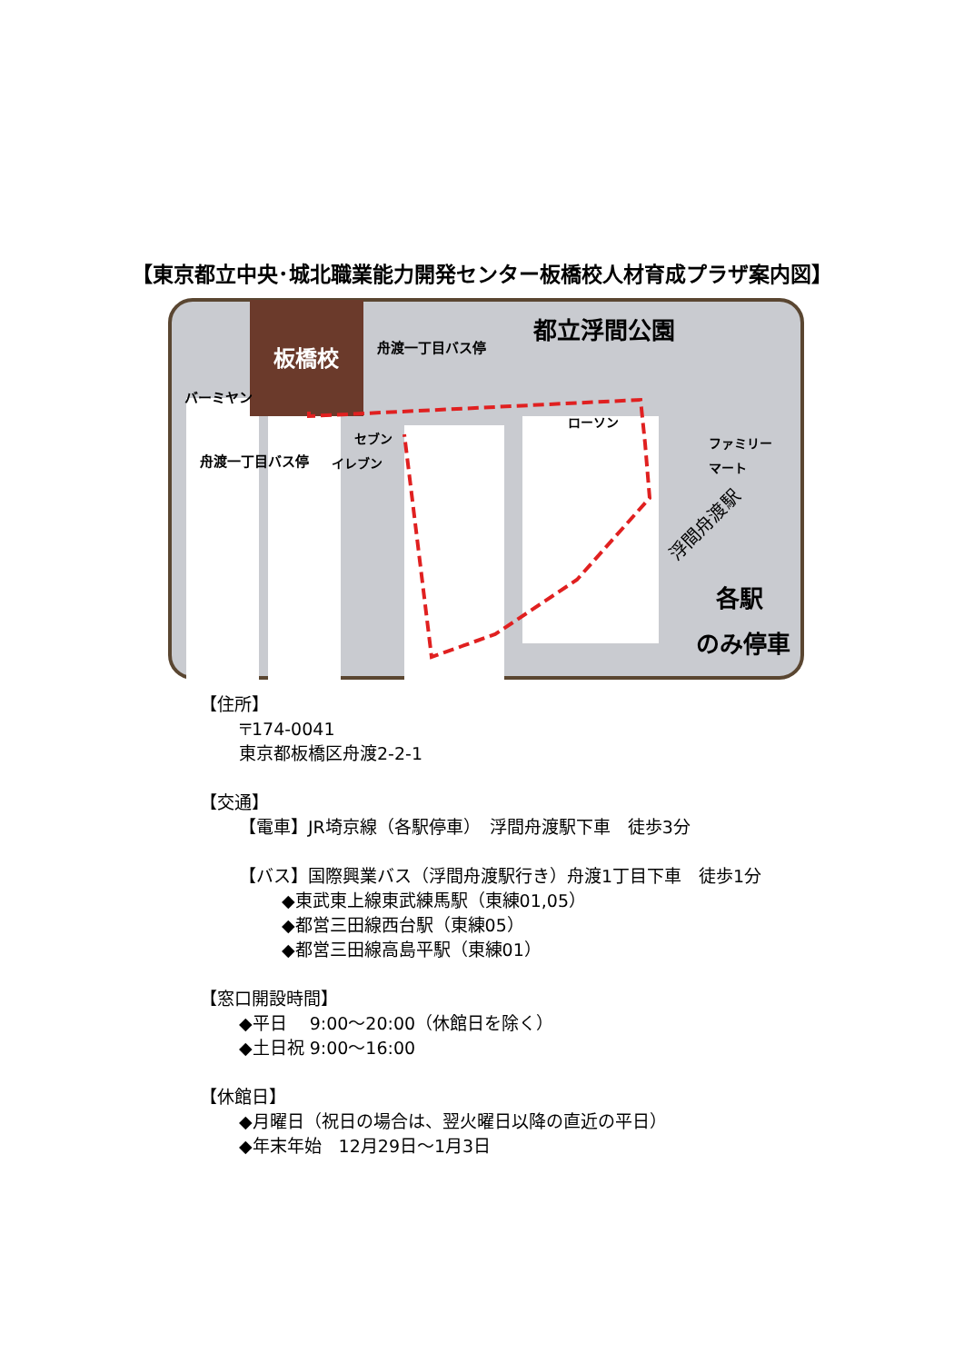【東京都立中央･城北職業能力開発センター板橋校人材育成プラザ案内図】
板橋校
都立浮間公園
舟渡一丁目バス停
バーミヤン
舟渡一丁目バス停
セブン
イレブン
ローソン
ファミリー
マート
浮間舟渡駅
各駅
のみ停車
【住所】
〒174-0041
東京都板橋区舟渡2-2-1
【交通】
【電車】JR埼京線（各駅停車）　浮間舟渡駅下車　徒歩3分
【バス】国際興業バス（浮間舟渡駅行き）舟渡1丁目下車　徒歩1分
◆東武東上線東武練馬駅（東練01,05）
◆都営三田線西台駅（東練05）
◆都営三田線高島平駅（東練01）
【窓口開設時間】
◆平日　 9:00～20:00（休館日を除く）
◆土日祝 9:00～16:00
【休館日】
◆月曜日（祝日の場合は、翌火曜日以降の直近の平日）
◆年末年始　12月29日～1月3日